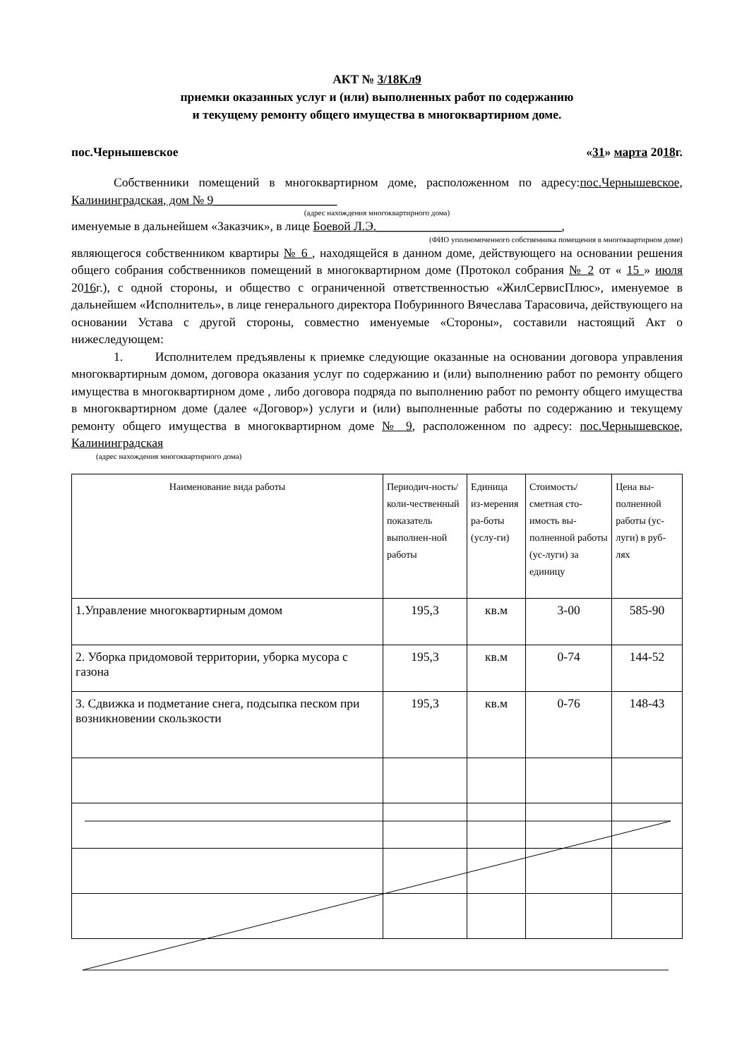АКТ № 3/18Кл9
приемки оказанных услуг и (или) выполненных работ по содержанию
и текущему ремонту общего имущества в многоквартирном доме.
пос.Чернышевское «31» марта 2018г.
Собственники помещений в многоквартирном доме, расположенном по адресу:пос.Чернышевское, Калининградская, дом № 9____________________
(адрес нахождения многоквартирного дома)
именуемые в дальнейшем «Заказчик», в лице Боевой Л.Э.______________________________,
(ФИО уполномоченного собственника помещения в многоквартирном доме)
являющегося собственником квартиры № 6 , находящейся в данном доме, действующего на основании решения общего собрания собственников помещений в многоквартирном доме (Протокол собрания № 2 от « 15 » июля 2016г.), с одной стороны, и общество с ограниченной ответственностью «ЖилСервисПлюс», именуемое в дальнейшем «Исполнитель», в лице генерального директора Побуринного Вячеслава Тарасовича, действующего на основании Устава с другой стороны, совместно именуемые «Стороны», составили настоящий Акт о нижеследующем:
1. Исполнителем предъявлены к приемке следующие оказанные на основании договора управления многоквартирным домом, договора оказания услуг по содержанию и (или) выполнению работ по ремонту общего имущества в многоквартирном доме , либо договора подряда по выполнению работ по ремонту общего имущества в многоквартирном доме (далее «Договор») услуги и (или) выполненные работы по содержанию и текущему ремонту общего имущества в многоквартирном доме № 9, расположенном по адресу: пос.Чернышевское, Калининградская
(адрес нахождения многоквартирного дома)
| Наименование вида работы | Периодич-ность/коли-чественный показатель выполнен-ной работы | Единица из-мерения ра-боты (услу-ги) | Стоимость/ сметная сто-имость вы-полненной работы (ус-луги) за единицу | Цена вы-полненной работы (ус-луги) в руб-лях |
| --- | --- | --- | --- | --- |
| 1.Управление многоквартирным домом | 195,3 | кв.м | 3-00 | 585-90 |
| 2. Уборка придомовой территории, уборка мусора с газона | 195,3 | кв.м | 0-74 | 144-52 |
| 3. Сдвижка и подметание снега, подсыпка песком при возникновении скользкости | 195,3 | кв.м | 0-76 | 148-43 |